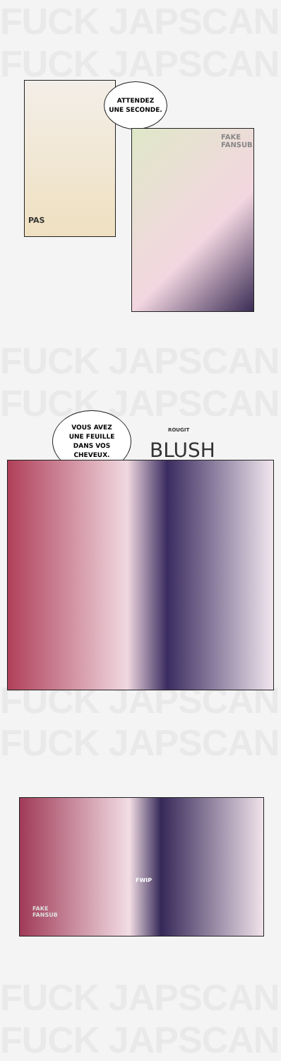FUCK JAPSCAN
FUCK JAPSCAN
FUCK JAPSCAN
FUCK JAPSCAN
FUCK JAPSCAN
FUCK JAPSCAN
FUCK JAPSCAN
FUCK JAPSCAN
ATTENDEZ
UNE SECONDE.
PAS
FAKE
FANSUB
VOUS AVEZ
UNE FEUILLE
DANS VOS
CHEVEUX.
ROUGIT
BLUSH
FWIP
FAKE
FANSUB